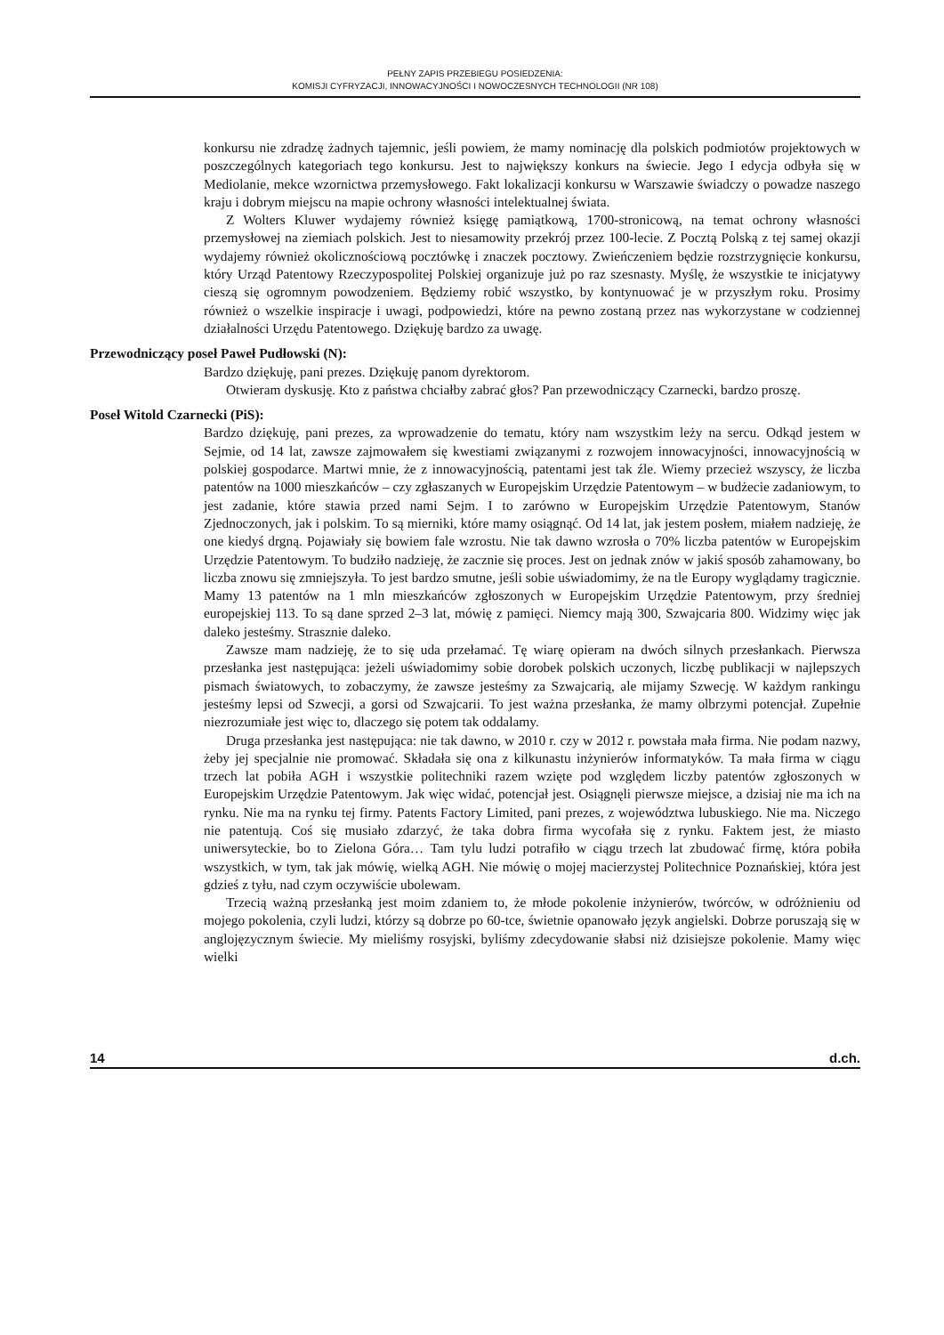PEŁNY ZAPIS PRZEBIEGU POSIEDZENIA:
KOMISJI CYFRYZACJI, INNOWACYJNOŚCI I NOWOCZESNYCH TECHNOLOGII (NR 108)
konkursu nie zdradzę żadnych tajemnic, jeśli powiem, że mamy nominację dla polskich podmiotów projektowych w poszczególnych kategoriach tego konkursu. Jest to największy konkurs na świecie. Jego I edycja odbyła się w Mediolanie, mekce wzornictwa przemysłowego. Fakt lokalizacji konkursu w Warszawie świadczy o powadze naszego kraju i dobrym miejscu na mapie ochrony własności intelektualnej świata.
Z Wolters Kluwer wydajemy również księgę pamiątkową, 1700-stronicową, na temat ochrony własności przemysłowej na ziemiach polskich. Jest to niesamowity przekrój przez 100-lecie. Z Pocztą Polską z tej samej okazji wydajemy również okolicznościową pocztówkę i znaczek pocztowy. Zwieńczeniem będzie rozstrzygnięcie konkursu, który Urząd Patentowy Rzeczypospolitej Polskiej organizuje już po raz szesnasty. Myślę, że wszystkie te inicjatywy cieszą się ogromnym powodzeniem. Będziemy robić wszystko, by kontynuować je w przyszłym roku. Prosimy również o wszelkie inspiracje i uwagi, podpowiedzi, które na pewno zostaną przez nas wykorzystane w codziennej działalności Urzędu Patentowego. Dziękuję bardzo za uwagę.
Przewodniczący poseł Paweł Pudłowski (N):
Bardzo dziękuję, pani prezes. Dziękuję panom dyrektorom.
Otwieram dyskusję. Kto z państwa chciałby zabrać głos? Pan przewodniczący Czarnecki, bardzo proszę.
Poseł Witold Czarnecki (PiS):
Bardzo dziękuję, pani prezes, za wprowadzenie do tematu, który nam wszystkim leży na sercu. Odkąd jestem w Sejmie, od 14 lat, zawsze zajmowałem się kwestiami związanymi z rozwojem innowacyjności, innowacyjnością w polskiej gospodarce. Martwi mnie, że z innowacyjnością, patentami jest tak źle. Wiemy przecież wszyscy, że liczba patentów na 1000 mieszkańców – czy zgłaszanych w Europejskim Urzędzie Patentowym – w budżecie zadaniowym, to jest zadanie, które stawia przed nami Sejm. I to zarówno w Europejskim Urzędzie Patentowym, Stanów Zjednoczonych, jak i polskim. To są mierniki, które mamy osiągnąć. Od 14 lat, jak jestem posłem, miałem nadzieję, że one kiedyś drgną. Pojawiały się bowiem fale wzrostu. Nie tak dawno wzrosła o 70% liczba patentów w Europejskim Urzędzie Patentowym. To budziło nadzieję, że zacznie się proces. Jest on jednak znów w jakiś sposób zahamowany, bo liczba znowu się zmniejszyła. To jest bardzo smutne, jeśli sobie uświadomimy, że na tle Europy wyglądamy tragicznie. Mamy 13 patentów na 1 mln mieszkańców zgłoszonych w Europejskim Urzędzie Patentowym, przy średniej europejskiej 113. To są dane sprzed 2–3 lat, mówię z pamięci. Niemcy mają 300, Szwajcaria 800. Widzimy więc jak daleko jesteśmy. Strasznie daleko.
Zawsze mam nadzieję, że to się uda przełamać. Tę wiarę opieram na dwóch silnych przesłankach. Pierwsza przesłanka jest następująca: jeżeli uświadomimy sobie dorobek polskich uczonych, liczbę publikacji w najlepszych pismach światowych, to zobaczymy, że zawsze jesteśmy za Szwajcarią, ale mijamy Szwecję. W każdym rankingu jesteśmy lepsi od Szwecji, a gorsi od Szwajcarii. To jest ważna przesłanka, że mamy olbrzymi potencjał. Zupełnie niezrozumiałe jest więc to, dlaczego się potem tak oddalamy.
Druga przesłanka jest następująca: nie tak dawno, w 2010 r. czy w 2012 r. powstała mała firma. Nie podam nazwy, żeby jej specjalnie nie promować. Składała się ona z kilkunastu inżynierów informatyków. Ta mała firma w ciągu trzech lat pobiła AGH i wszystkie politechniki razem wzięte pod względem liczby patentów zgłoszonych w Europejskim Urzędzie Patentowym. Jak więc widać, potencjał jest. Osiągnęli pierwsze miejsce, a dzisiaj nie ma ich na rynku. Nie ma na rynku tej firmy. Patents Factory Limited, pani prezes, z województwa lubuskiego. Nie ma. Niczego nie patentują. Coś się musiało zdarzyć, że taka dobra firma wycofała się z rynku. Faktem jest, że miasto uniwersyteckie, bo to Zielona Góra… Tam tylu ludzi potrafiło w ciągu trzech lat zbudować firmę, która pobiła wszystkich, w tym, tak jak mówię, wielką AGH. Nie mówię o mojej macierzystej Politechnice Poznańskiej, która jest gdzieś z tyłu, nad czym oczywiście ubolewam.
Trzecią ważną przesłanką jest moim zdaniem to, że młode pokolenie inżynierów, twórców, w odróżnieniu od mojego pokolenia, czyli ludzi, którzy są dobrze po 60-tce, świetnie opanowało język angielski. Dobrze poruszają się w anglojęzycznym świecie. My mieliśmy rosyjski, byliśmy zdecydowanie słabsi niż dzisiejsze pokolenie. Mamy więc wielki
14 d.ch.